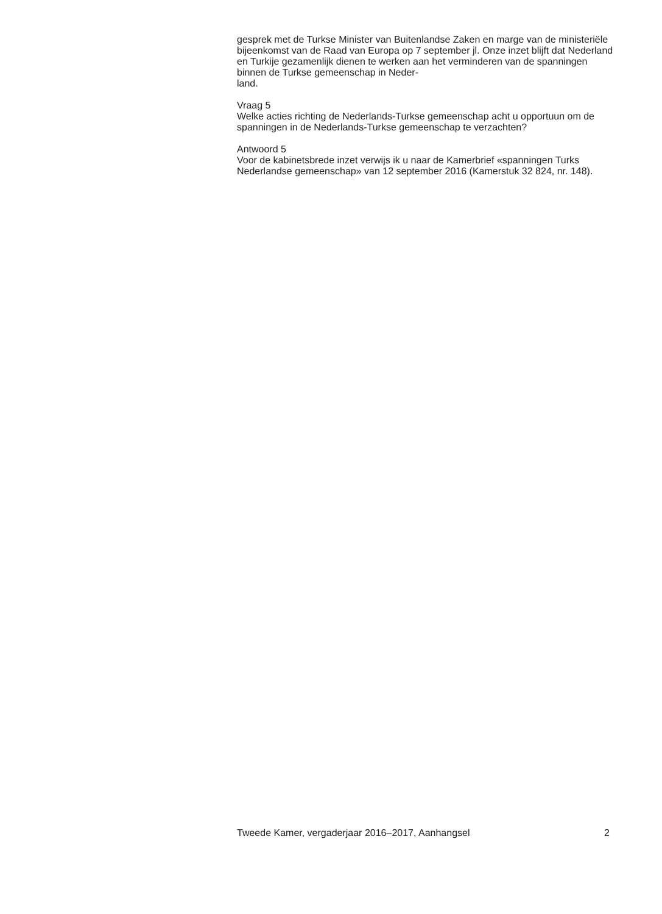gesprek met de Turkse Minister van Buitenlandse Zaken en marge van de ministeriële bijeenkomst van de Raad van Europa op 7 september jl. Onze inzet blijft dat Nederland en Turkije gezamenlijk dienen te werken aan het verminderen van de spanningen binnen de Turkse gemeenschap in Neder-
land.
Vraag 5
Welke acties richting de Nederlands-Turkse gemeenschap acht u opportuun om de spanningen in de Nederlands-Turkse gemeenschap te verzachten?
Antwoord 5
Voor de kabinetsbrede inzet verwijs ik u naar de Kamerbrief «spanningen Turks Nederlandse gemeenschap» van 12 september 2016 (Kamerstuk 32 824, nr. 148).
Tweede Kamer, vergaderjaar 2016–2017, Aanhangsel 2